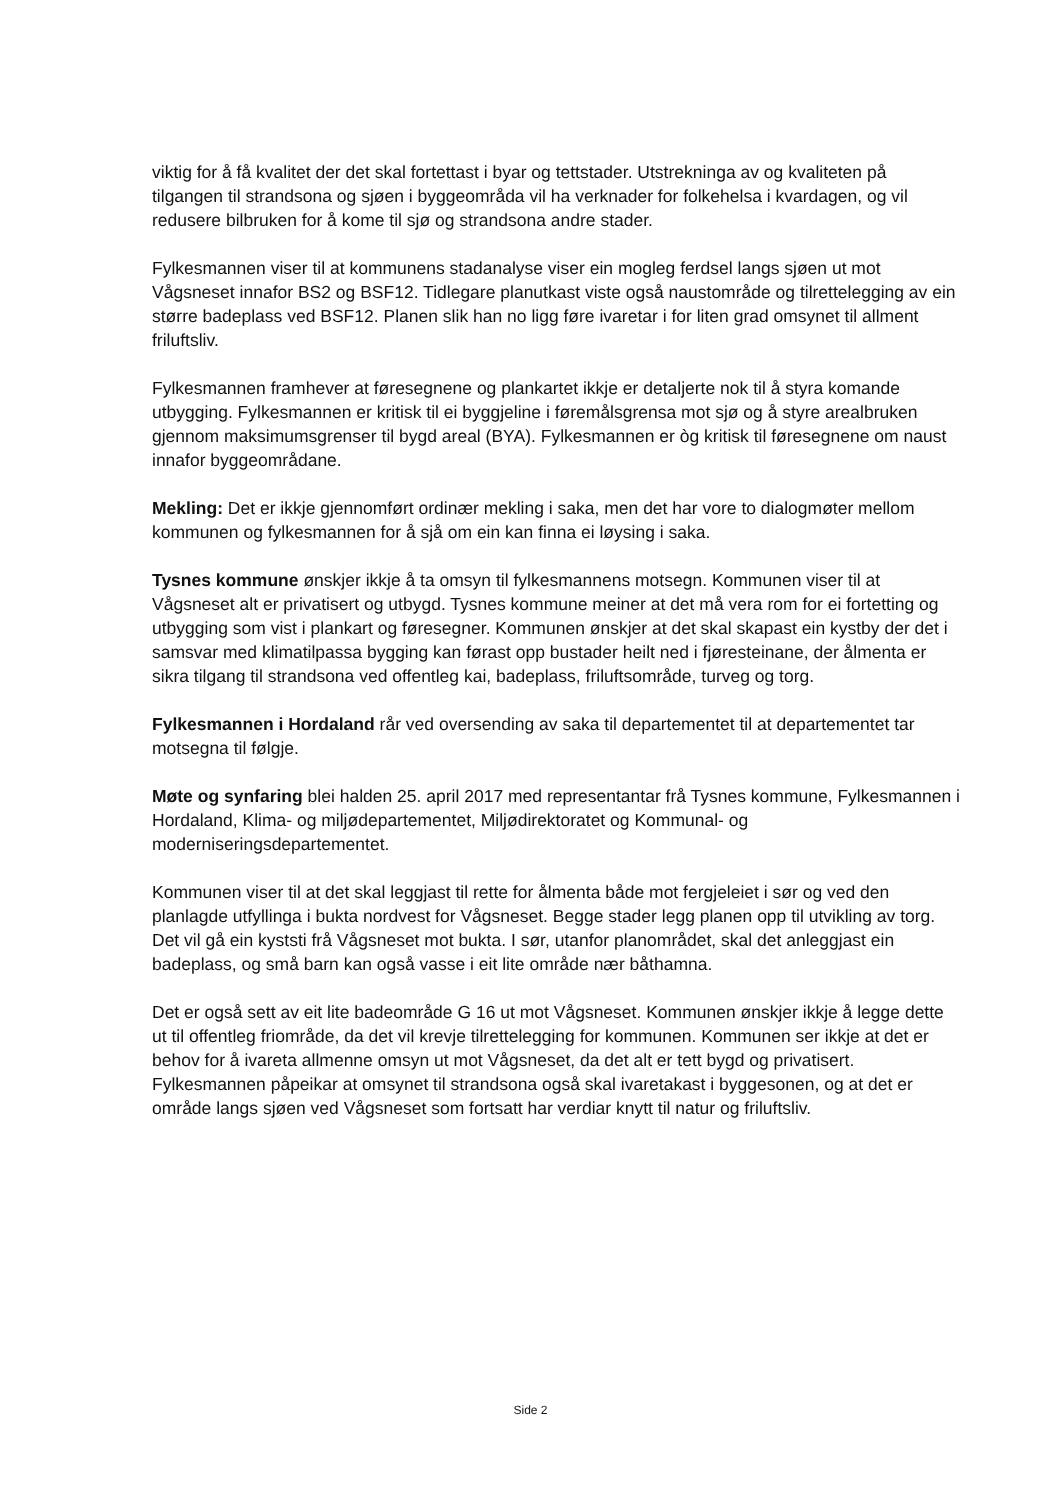viktig for å få kvalitet der det skal fortettast i byar og tettstader. Utstrekninga av og kvaliteten på tilgangen til strandsona og sjøen i byggeområda vil ha verknader for folkehelsa i kvardagen, og vil redusere bilbruken for å kome til sjø og strandsona andre stader.
Fylkesmannen viser til at kommunens stadanalyse viser ein mogleg ferdsel langs sjøen ut mot Vågsneset innafor BS2 og BSF12. Tidlegare planutkast viste også naustområde og tilrettelegging av ein større badeplass ved BSF12. Planen slik han no ligg føre ivaretar i for liten grad omsynet til allment friluftsliv.
Fylkesmannen framhever at føresegnene og plankartet ikkje er detaljerte nok til å styra komande utbygging. Fylkesmannen er kritisk til ei byggjeline i føremålsgrensa mot sjø og å styre arealbruken gjennom maksimumsgrenser til bygd areal (BYA). Fylkesmannen er òg kritisk til føresegnene om naust innafor byggeområdane.
Mekling: Det er ikkje gjennomført ordinær mekling i saka, men det har vore to dialogmøter mellom kommunen og fylkesmannen for å sjå om ein kan finna ei løysing i saka.
Tysnes kommune ønskjer ikkje å ta omsyn til fylkesmannens motsegn. Kommunen viser til at Vågsneset alt er privatisert og utbygd. Tysnes kommune meiner at det må vera rom for ei fortetting og utbygging som vist i plankart og føresegner. Kommunen ønskjer at det skal skapast ein kystby der det i samsvar med klimatilpassa bygging kan førast opp bustader heilt ned i fjøresteinane, der ålmenta er sikra tilgang til strandsona ved offentleg kai, badeplass, friluftsområde, turveg og torg.
Fylkesmannen i Hordaland rår ved oversending av saka til departementet til at departementet tar motsegna til følgje.
Møte og synfaring blei halden 25. april 2017 med representantar frå Tysnes kommune, Fylkesmannen i Hordaland, Klima- og miljødepartementet, Miljødirektoratet og Kommunal- og moderniseringsdepartementet.
Kommunen viser til at det skal leggjast til rette for ålmenta både mot fergjeleiet i sør og ved den planlagde utfyllinga i bukta nordvest for Vågsneset. Begge stader legg planen opp til utvikling av torg. Det vil gå ein kyststi frå Vågsneset mot bukta. I sør, utanfor planområdet, skal det anleggjast ein badeplass, og små barn kan også vasse i eit lite område nær båthamna.
Det er også sett av eit lite badeområde G 16 ut mot Vågsneset. Kommunen ønskjer ikkje å legge dette ut til offentleg friområde, da det vil krevje tilrettelegging for kommunen. Kommunen ser ikkje at det er behov for å ivareta allmenne omsyn ut mot Vågsneset, da det alt er tett bygd og privatisert. Fylkesmannen påpeikar at omsynet til strandsona også skal ivaretakast i byggesonen, og at det er område langs sjøen ved Vågsneset som fortsatt har verdiar knytt til natur og friluftsliv.
Side 2